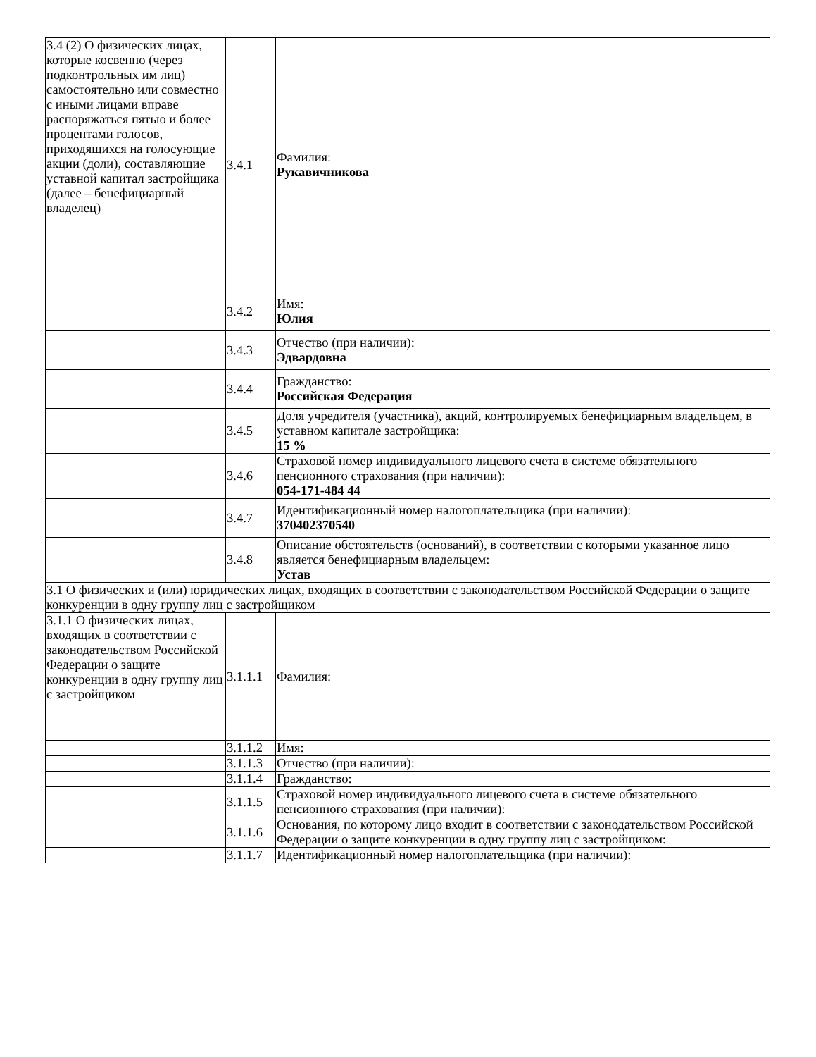| 3.4 (2) О физических лицах, которые косвенно (через подконтрольных им лиц) самостоятельно или совместно с иными лицами вправе распоряжаться пятью и более процентами голосов, приходящихся на голосующие акции (доли), составляющие уставной капитал застройщика (далее – бенефициарный владелец) | 3.4.1 | Фамилия: Рукавичникова |
| | 3.4.2 | Имя: Юлия |
| | 3.4.3 | Отчество (при наличии): Эдвардовна |
| | 3.4.4 | Гражданство: Российская Федерация |
| | 3.4.5 | Доля учредителя (участника), акций, контролируемых бенефициарным владельцем, в уставном капитале застройщика: 15 % |
| | 3.4.6 | Страховой номер индивидуального лицевого счета в системе обязательного пенсионного страхования (при наличии): 054-171-484 44 |
| | 3.4.7 | Идентификационный номер налогоплательщика (при наличии): 370402370540 |
| | 3.4.8 | Описание обстоятельств (оснований), в соответствии с которыми указанное лицо является бенефициарным владельцем: Устав |
| 3.1 О физических и (или) юридических лицах, входящих в соответствии с законодательством Российской Федерации о защите конкуренции в одну группу лиц с застройщиком | | |
| 3.1.1 О физических лицах, входящих в соответствии с законодательством Российской Федерации о защите конкуренции в одну группу лиц с застройщиком | 3.1.1.1 | Фамилия: |
| | 3.1.1.2 | Имя: |
| | 3.1.1.3 | Отчество (при наличии): |
| | 3.1.1.4 | Гражданство: |
| | 3.1.1.5 | Страховой номер индивидуального лицевого счета в системе обязательного пенсионного страхования (при наличии): |
| | 3.1.1.6 | Основания, по которому лицо входит в соответствии с законодательством Российской Федерации о защите конкуренции в одну группу лиц с застройщиком: |
| | 3.1.1.7 | Идентификационный номер налогоплательщика (при наличии): |